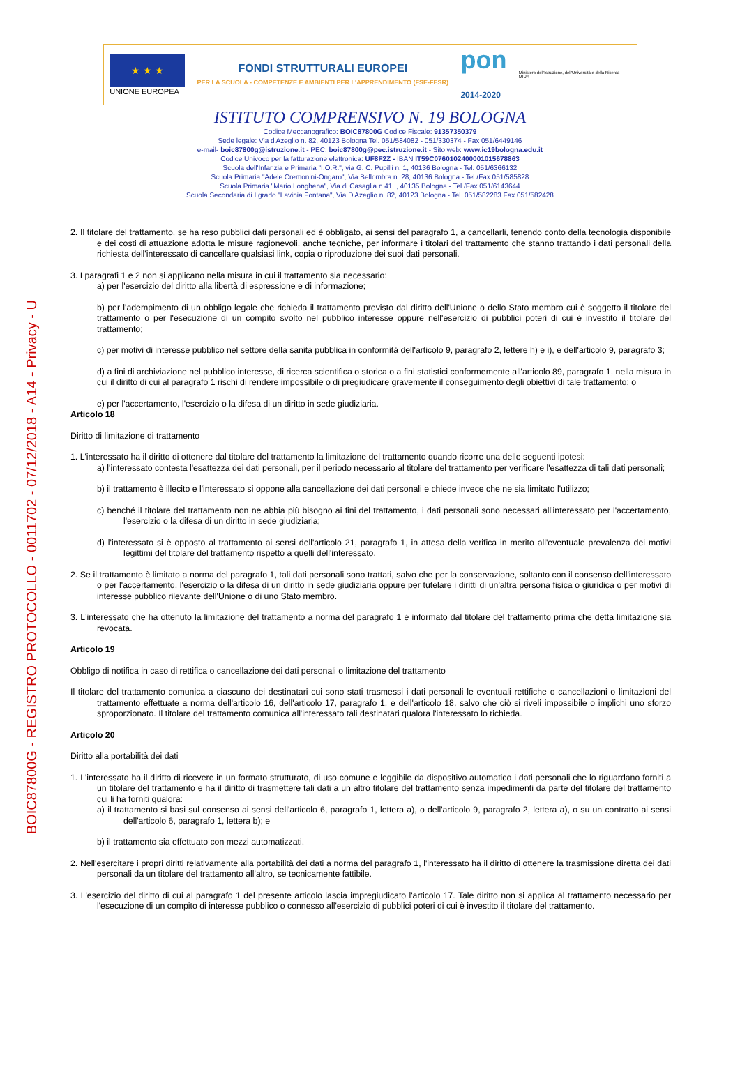BOIC87800G - REGISTRO PROTOCOLLO - 0011702 - 07/12/2018 - A14 - Privacy - U
★ ★ ★
UNIONE EUROPEA
FONDI STRUTTURALI EUROPEI
PER LA SCUOLA - COMPETENZE E AMBIENTI PER L'APPRENDIMENTO (FSE-FESR)
pon
2014-2020
Ministero dell'Istruzione, dell'Università e della Ricerca
MIUR
ISTITUTO COMPRENSIVO N. 19 BOLOGNA
Codice Meccanografico: BOIC87800G Codice Fiscale: 91357350379
Sede legale: Via d'Azeglio n. 82, 40123 Bologna Tel. 051/584082 - 051/330374 - Fax 051/6449146
e-mail- boic87800g@istruzione.it - PEC: boic87800g@pec.istruzione.it - Sito web: www.ic19bologna.edu.it
Codice Univoco per la fatturazione elettronica: UF8F2Z - IBAN IT59C0760102400001015678863
Scuola dell'Infanzia e Primaria "I.O.R.", via G. C. Pupilli n. 1, 40136 Bologna - Tel. 051/6366132
Scuola Primaria "Adele Cremonini-Ongaro", Via Bellombra n. 28, 40136 Bologna - Tel./Fax 051/585828
Scuola Primaria "Mario Longhena", Via di Casaglia n 41. , 40135 Bologna - Tel./Fax 051/6143644
Scuola Secondaria di I grado "Lavinia Fontana", Via D'Azeglio n. 82, 40123 Bologna - Tel. 051/582283 Fax 051/582428
2. Il titolare del trattamento, se ha reso pubblici dati personali ed è obbligato, ai sensi del paragrafo 1, a cancellarli, tenendo conto della tecnologia disponibile e dei costi di attuazione adotta le misure ragionevoli, anche tecniche, per informare i titolari del trattamento che stanno trattando i dati personali della richiesta dell'interessato di cancellare qualsiasi link, copia o riproduzione dei suoi dati personali.
3. I paragrafi 1 e 2 non si applicano nella misura in cui il trattamento sia necessario:
a) per l'esercizio del diritto alla libertà di espressione e di informazione;
b) per l'adempimento di un obbligo legale che richieda il trattamento previsto dal diritto dell'Unione o dello Stato membro cui è soggetto il titolare del trattamento o per l'esecuzione di un compito svolto nel pubblico interesse oppure nell'esercizio di pubblici poteri di cui è investito il titolare del trattamento;
c) per motivi di interesse pubblico nel settore della sanità pubblica in conformità dell'articolo 9, paragrafo 2, lettere h) e i), e dell'articolo 9, paragrafo 3;
d) a fini di archiviazione nel pubblico interesse, di ricerca scientifica o storica o a fini statistici conformemente all'articolo 89, paragrafo 1, nella misura in cui il diritto di cui al paragrafo 1 rischi di rendere impossibile o di pregiudicare gravemente il conseguimento degli obiettivi di tale trattamento; o
e) per l'accertamento, l'esercizio o la difesa di un diritto in sede giudiziaria.
Articolo 18
Diritto di limitazione di trattamento
1. L'interessato ha il diritto di ottenere dal titolare del trattamento la limitazione del trattamento quando ricorre una delle seguenti ipotesi:
a) l'interessato contesta l'esattezza dei dati personali, per il periodo necessario al titolare del trattamento per verificare l'esattezza di tali dati personali;
b) il trattamento è illecito e l'interessato si oppone alla cancellazione dei dati personali e chiede invece che ne sia limitato l'utilizzo;
c) benché il titolare del trattamento non ne abbia più bisogno ai fini del trattamento, i dati personali sono necessari all'interessato per l'accertamento, l'esercizio o la difesa di un diritto in sede giudiziaria;
d) l'interessato si è opposto al trattamento ai sensi dell'articolo 21, paragrafo 1, in attesa della verifica in merito all'eventuale prevalenza dei motivi legittimi del titolare del trattamento rispetto a quelli dell'interessato.
2. Se il trattamento è limitato a norma del paragrafo 1, tali dati personali sono trattati, salvo che per la conservazione, soltanto con il consenso dell'interessato o per l'accertamento, l'esercizio o la difesa di un diritto in sede giudiziaria oppure per tutelare i diritti di un'altra persona fisica o giuridica o per motivi di interesse pubblico rilevante dell'Unione o di uno Stato membro.
3. L'interessato che ha ottenuto la limitazione del trattamento a norma del paragrafo 1 è informato dal titolare del trattamento prima che detta limitazione sia revocata.
Articolo 19
Obbligo di notifica in caso di rettifica o cancellazione dei dati personali o limitazione del trattamento
Il titolare del trattamento comunica a ciascuno dei destinatari cui sono stati trasmessi i dati personali le eventuali rettifiche o cancellazioni o limitazioni del trattamento effettuate a norma dell'articolo 16, dell'articolo 17, paragrafo 1, e dell'articolo 18, salvo che ciò si riveli impossibile o implichi uno sforzo sproporzionato. Il titolare del trattamento comunica all'interessato tali destinatari qualora l'interessato lo richieda.
Articolo 20
Diritto alla portabilità dei dati
1. L'interessato ha il diritto di ricevere in un formato strutturato, di uso comune e leggibile da dispositivo automatico i dati personali che lo riguardano forniti a un titolare del trattamento e ha il diritto di trasmettere tali dati a un altro titolare del trattamento senza impedimenti da parte del titolare del trattamento cui li ha forniti qualora:
a) il trattamento si basi sul consenso ai sensi dell'articolo 6, paragrafo 1, lettera a), o dell'articolo 9, paragrafo 2, lettera a), o su un contratto ai sensi dell'articolo 6, paragrafo 1, lettera b); e
b) il trattamento sia effettuato con mezzi automatizzati.
2. Nell'esercitare i propri diritti relativamente alla portabilità dei dati a norma del paragrafo 1, l'interessato ha il diritto di ottenere la trasmissione diretta dei dati personali da un titolare del trattamento all'altro, se tecnicamente fattibile.
3. L'esercizio del diritto di cui al paragrafo 1 del presente articolo lascia impregiudicato l'articolo 17. Tale diritto non si applica al trattamento necessario per l'esecuzione di un compito di interesse pubblico o connesso all'esercizio di pubblici poteri di cui è investito il titolare del trattamento.